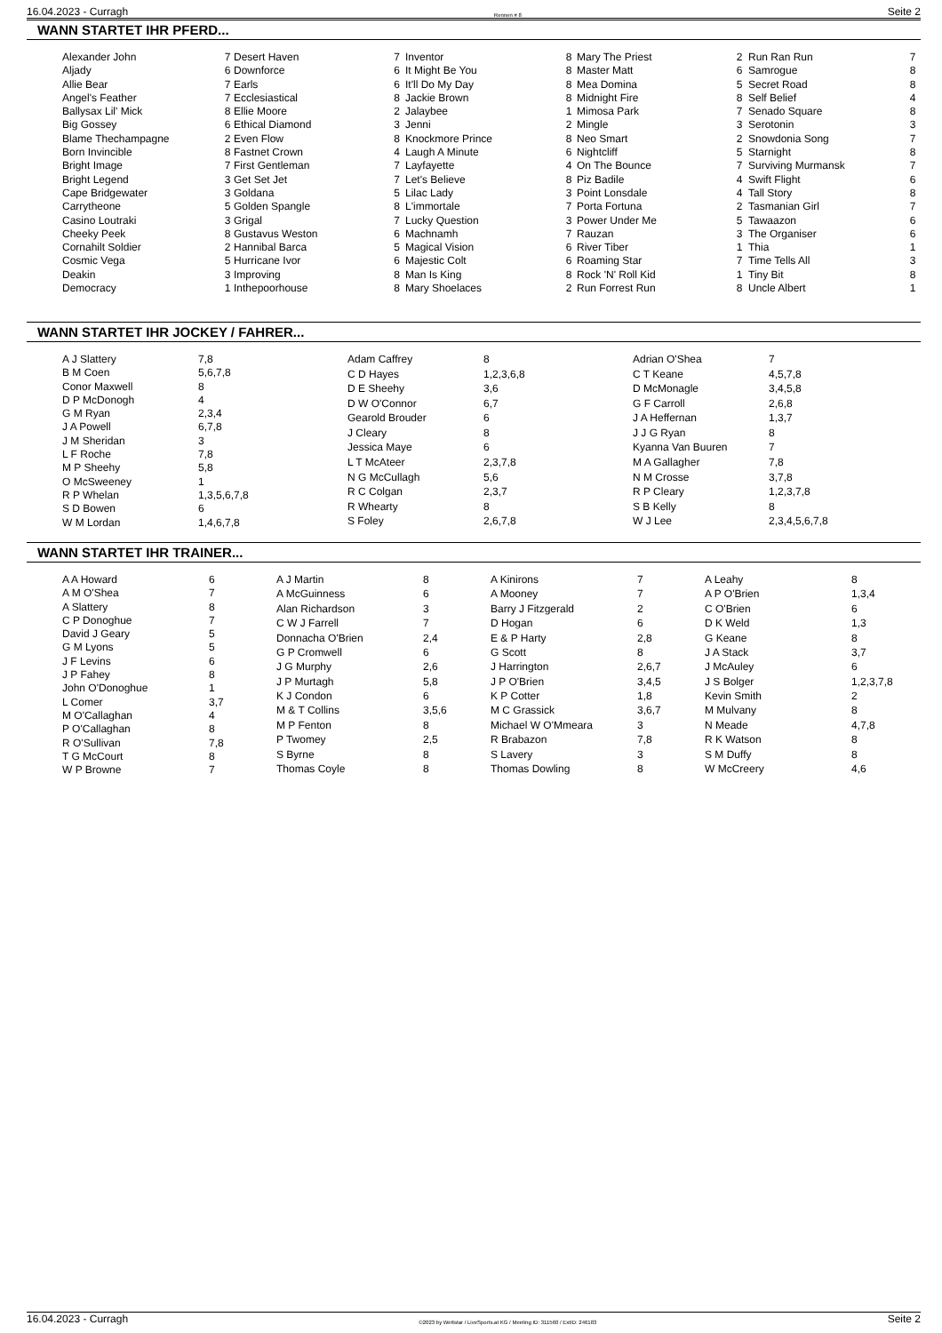16.04.2023 - Curragh Rennen # 8 Seite 2
WANN STARTET IHR PFERD...
| Alexander John | 7 |
| Aljady | 6 |
| Allie Bear | 7 |
| Angel's Feather | 7 |
| Ballysax Lil' Mick | 8 |
| Big Gossey | 6 |
| Blame Thechampagne | 2 |
| Born Invincible | 8 |
| Bright Image | 7 |
| Bright Legend | 3 |
| Cape Bridgewater | 3 |
| Carrytheone | 5 |
| Casino Loutraki | 3 |
| Cheeky Peek | 8 |
| Cornahilt Soldier | 2 |
| Cosmic Vega | 5 |
| Deakin | 3 |
| Democracy | 1 |
| Desert Haven | 7 |
| Downforce | 6 |
| Earls | 6 |
| Ecclesiastical | 8 |
| Ellie Moore | 2 |
| Ethical Diamond | 3 |
| Even Flow | 8 |
| Fastnet Crown | 4 |
| First Gentleman | 7 |
| Get Set Jet | 7 |
| Goldana | 5 |
| Golden Spangle | 8 |
| Grigal | 7 |
| Gustavus Weston | 6 |
| Hannibal Barca | 5 |
| Hurricane Ivor | 6 |
| Improving | 8 |
| Inthepoorhouse | 8 |
| Inventor | 8 |
| It Might Be You | 8 |
| It'll Do My Day | 8 |
| Jackie Brown | 8 |
| Jalaybee | 1 |
| Jenni | 2 |
| Knockmore Prince | 8 |
| Laugh A Minute | 6 |
| Layfayette | 4 |
| Let's Believe | 8 |
| Lilac Lady | 3 |
| L'immortale | 7 |
| Lucky Question | 3 |
| Machnamh | 7 |
| Magical Vision | 6 |
| Majestic Colt | 6 |
| Man Is King | 8 |
| Mary Shoelaces | 2 |
| Mary The Priest | 2 |
| Master Matt | 6 |
| Mea Domina | 5 |
| Midnight Fire | 8 |
| Mimosa Park | 7 |
| Mingle | 3 |
| Neo Smart | 2 |
| Nightcliff | 5 |
| On The Bounce | 7 |
| Piz Badile | 4 |
| Point Lonsdale | 4 |
| Porta Fortuna | 2 |
| Power Under Me | 5 |
| Rauzan | 3 |
| River Tiber | 1 |
| Roaming Star | 7 |
| Rock 'N' Roll Kid | 1 |
| Run Forrest Run | 8 |
| Run Ran Run | 7 |
| Samrogue | 8 |
| Secret Road | 8 |
| Self Belief | 4 |
| Senado Square | 8 |
| Serotonin | 3 |
| Snowdonia Song | 7 |
| Starnight | 8 |
| Surviving Murmansk | 7 |
| Swift Flight | 6 |
| Tall Story | 8 |
| Tasmanian Girl | 7 |
| Tawaazon | 6 |
| The Organiser | 6 |
| Thia | 1 |
| Time Tells All | 3 |
| Tiny Bit | 8 |
| Uncle Albert | 1 |
WANN STARTET IHR JOCKEY / FAHRER...
| A J Slattery | 7,8 |
| B M Coen | 5,6,7,8 |
| Conor Maxwell | 8 |
| D P McDonogh | 4 |
| G M Ryan | 2,3,4 |
| J A Powell | 6,7,8 |
| J M Sheridan | 3 |
| L F Roche | 7,8 |
| M P Sheehy | 5,8 |
| O McSweeney | 1 |
| R P Whelan | 1,3,5,6,7,8 |
| S D Bowen | 6 |
| W M Lordan | 1,4,6,7,8 |
| Adam Caffrey | 8 |
| C D Hayes | 1,2,3,6,8 |
| D E Sheehy | 3,6 |
| D W O'Connor | 6,7 |
| Gearold Brouder | 6 |
| J Cleary | 8 |
| Jessica Maye | 6 |
| L T McAteer | 2,3,7,8 |
| N G McCullagh | 5,6 |
| R C Colgan | 2,3,7 |
| R Whearty | 8 |
| S Foley | 2,6,7,8 |
| Adrian O'Shea | 7 |
| C T Keane | 4,5,7,8 |
| D McMonagle | 3,4,5,8 |
| G F Carroll | 2,6,8 |
| J A Heffernan | 1,3,7 |
| J J G Ryan | 8 |
| Kyanna Van Buuren | 7 |
| M A Gallagher | 7,8 |
| N M Crosse | 3,7,8 |
| R P Cleary | 1,2,3,7,8 |
| S B Kelly | 8 |
| W J Lee | 2,3,4,5,6,7,8 |
WANN STARTET IHR TRAINER...
| A A Howard | 6 |
| A M O'Shea | 7 |
| A Slattery | 8 |
| C P Donoghue | 7 |
| David J Geary | 5 |
| G M Lyons | 5 |
| J F Levins | 6 |
| J P Fahey | 8 |
| John O'Donoghue | 1 |
| L Comer | 3,7 |
| M O'Callaghan | 4 |
| P O'Callaghan | 8 |
| R O'Sullivan | 7,8 |
| T G McCourt | 8 |
| W P Browne | 7 |
| A J Martin | 8 |
| A McGuinness | 6 |
| Alan Richardson | 3 |
| C W J Farrell | 7 |
| Donnacha O'Brien | 2,4 |
| G P Cromwell | 6 |
| J G Murphy | 2,6 |
| J P Murtagh | 5,8 |
| K J Condon | 6 |
| M & T Collins | 3,5,6 |
| M P Fenton | 8 |
| P Twomey | 2,5 |
| S Byrne | 8 |
| Thomas Coyle | 8 |
| A Kinirons | 7 |
| A Mooney | 7 |
| Barry J Fitzgerald | 2 |
| D Hogan | 6 |
| E & P Harty | 2,8 |
| G Scott | 8 |
| J Harrington | 2,6,7 |
| J P O'Brien | 3,4,5 |
| K P Cotter | 1,8 |
| M C Grassick | 3,6,7 |
| Michael W O'Mmeara | 3 |
| R Brabazon | 7,8 |
| S Lavery | 3 |
| Thomas Dowling | 8 |
| A Leahy | 8 |
| A P O'Brien | 1,3,4 |
| C O'Brien | 6 |
| D K Weld | 1,3 |
| G Keane | 8 |
| J A Stack | 3,7 |
| J McAuley | 6 |
| J S Bolger | 1,2,3,7,8 |
| Kevin Smith | 2 |
| M Mulvany | 8 |
| N Meade | 4,7,8 |
| R K Watson | 8 |
| S M Duffy | 8 |
| W McCreery | 4,6 |
16.04.2023 - Curragh ©2023 by Wettstar / LiveSports.at KG / Meeting ID: 311560 / ExtID: 246183 Seite 2